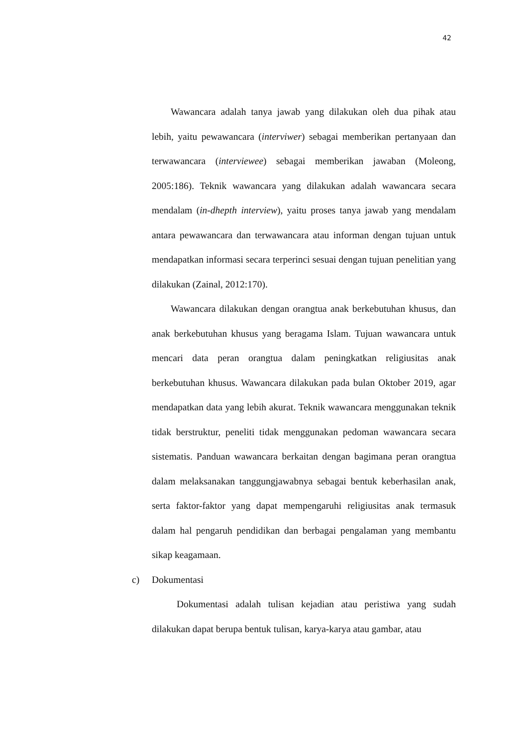42
Wawancara adalah tanya jawab yang dilakukan oleh dua pihak atau lebih, yaitu pewawancara (interviwer) sebagai memberikan pertanyaan dan terwawancara (interviewee) sebagai memberikan jawaban (Moleong, 2005:186). Teknik wawancara yang dilakukan adalah wawancara secara mendalam (in-dhepth interview), yaitu proses tanya jawab yang mendalam antara pewawancara dan terwawancara atau informan dengan tujuan untuk mendapatkan informasi secara terperinci sesuai dengan tujuan penelitian yang dilakukan (Zainal, 2012:170).
Wawancara dilakukan dengan orangtua anak berkebutuhan khusus, dan anak berkebutuhan khusus yang beragama Islam. Tujuan wawancara untuk mencari data peran orangtua dalam peningkatkan religiusitas anak berkebutuhan khusus. Wawancara dilakukan pada bulan Oktober 2019, agar mendapatkan data yang lebih akurat. Teknik wawancara menggunakan teknik tidak berstruktur, peneliti tidak menggunakan pedoman wawancara secara sistematis. Panduan wawancara berkaitan dengan bagimana peran orangtua dalam melaksanakan tanggungjawabnya sebagai bentuk keberhasilan anak, serta faktor-faktor yang dapat mempengaruhi religiusitas anak termasuk dalam hal pengaruh pendidikan dan berbagai pengalaman yang membantu sikap keagamaan.
c) Dokumentasi
Dokumentasi adalah tulisan kejadian atau peristiwa yang sudah dilakukan dapat berupa bentuk tulisan, karya-karya atau gambar, atau